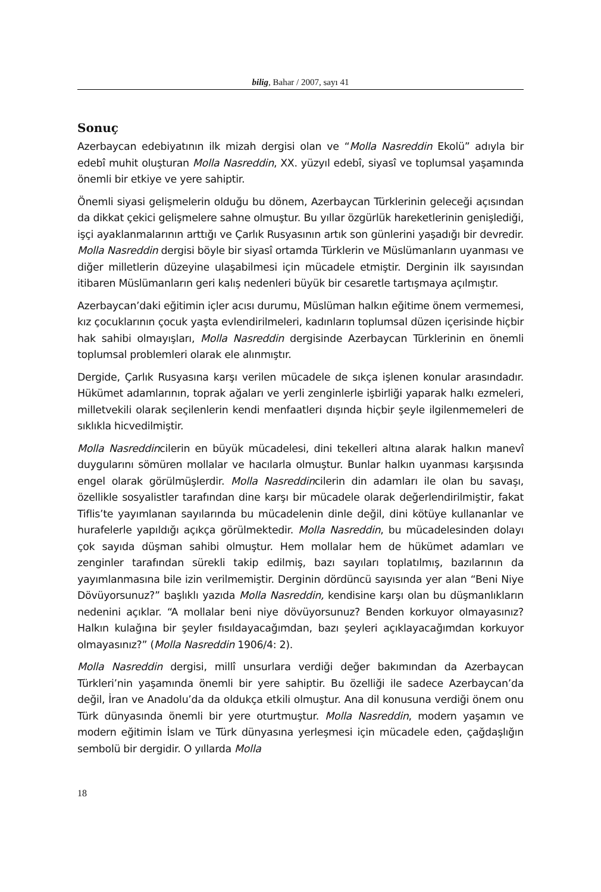bilig, Bahar / 2007, sayı 41
Sonuç
Azerbaycan edebiyatının ilk mizah dergisi olan ve “Molla Nasreddin Ekolü” adıyla bir edebî muhit oluşturan Molla Nasreddin, XX. yüzyıl edebî, siyasî ve toplumsal yaşamında önemli bir etkiye ve yere sahiptir.
Önemli siyasi gelişmelerin olduğu bu dönem, Azerbaycan Türklerinin geleceği açısından da dikkat çekici gelişmelere sahne olmuştur. Bu yıllar özgürlük hareketlerinin genişlediği, işçi ayaklanmalarının arttığı ve Çarlık Rusyasının artık son günlerini yaşadığı bir devredir. Molla Nasreddin dergisi böyle bir siyasî ortamda Türklerin ve Müslümanların uyanması ve diğer milletlerin düzeyine ulaşabilmesi için mücadele etmiştir. Derginin ilk sayısından itibaren Müslümanların geri kalış nedenleri büyük bir cesaretle tartışmaya açılmıştır.
Azerbaycan’daki eğitimin içler acısı durumu, Müslüman halkın eğitime önem vermemesi, kız çocuklarının çocuk yaşta evlendirilmeleri, kadınların toplumsal düzen içerisinde hiçbir hak sahibi olmayışları, Molla Nasreddin dergisinde Azerbaycan Türklerinin en önemli toplumsal problemleri olarak ele alınmıştır.
Dergide, Çarlık Rusyasına karşı verilen mücadele de sıkça işlenen konular arasındadır. Hükümet adamlarının, toprak ağaları ve yerli zenginlerle işbirliği yaparak halkı ezmeleri, milletvekili olarak seçilenlerin kendi menfaatleri dışında hiçbir şeyle ilgilenmemeleri de sıklıkla hicvedilmiştir.
Molla Nasreddincilerin en büyük mücadelesi, dini tekelleri altına alarak halkın manevî duygularını sömüren mollalar ve hacılarla olmuştur. Bunlar halkın uyanması karşısında engel olarak görülmüşlerdir. Molla Nasreddincilerin din adamları ile olan bu savaşı, özellikle sosyalistler tarafından dine karşı bir mücadele olarak değerlendirilmiştir, fakat Tiflis’te yayımlanan sayılarında bu mücadelenin dinle değil, dini kötüye kullananlar ve hurafelerle yapıldığı açıkça görülmektedir. Molla Nasreddin, bu mücadelesinden dolayı çok sayıda düşman sahibi olmuştur. Hem mollalar hem de hükümet adamları ve zenginler tarafından sürekli takip edilmiş, bazı sayıları toplatılmış, bazılarının da yayımlanmasına bile izin verilmemiştir. Derginin dördüncü sayısında yer alan “Beni Niye Dövüyorsunuz?” başlıklı yazıda Molla Nasreddin, kendisine karşı olan bu düşmanlıkların nedenini açıklar. “A mollalar beni niye dövüyorsunuz? Benden korkuyor olmayasınız? Halkın kulağına bir şeyler fısıldayacağımdan, bazı şeyleri açıklayacağımdan korkuyor olmayasınız?” (Molla Nasreddin 1906/4: 2).
Molla Nasreddin dergisi, millî unsurlara verdiği değer bakımından da Azerbaycan Türkleri’nin yaşamında önemli bir yere sahiptir. Bu özelliği ile sadece Azerbaycan’da değil, İran ve Anadolu’da da oldukça etkili olmuştur. Ana dil konusuna verdiği önem onu Türk dünyasında önemli bir yere oturtmuştur. Molla Nasreddin, modern yaşamın ve modern eğitimin İslam ve Türk dünyasına yerleşmesi için mücadele eden, çağdaşlığın sembolü bir dergidir. O yıllarda Molla
18